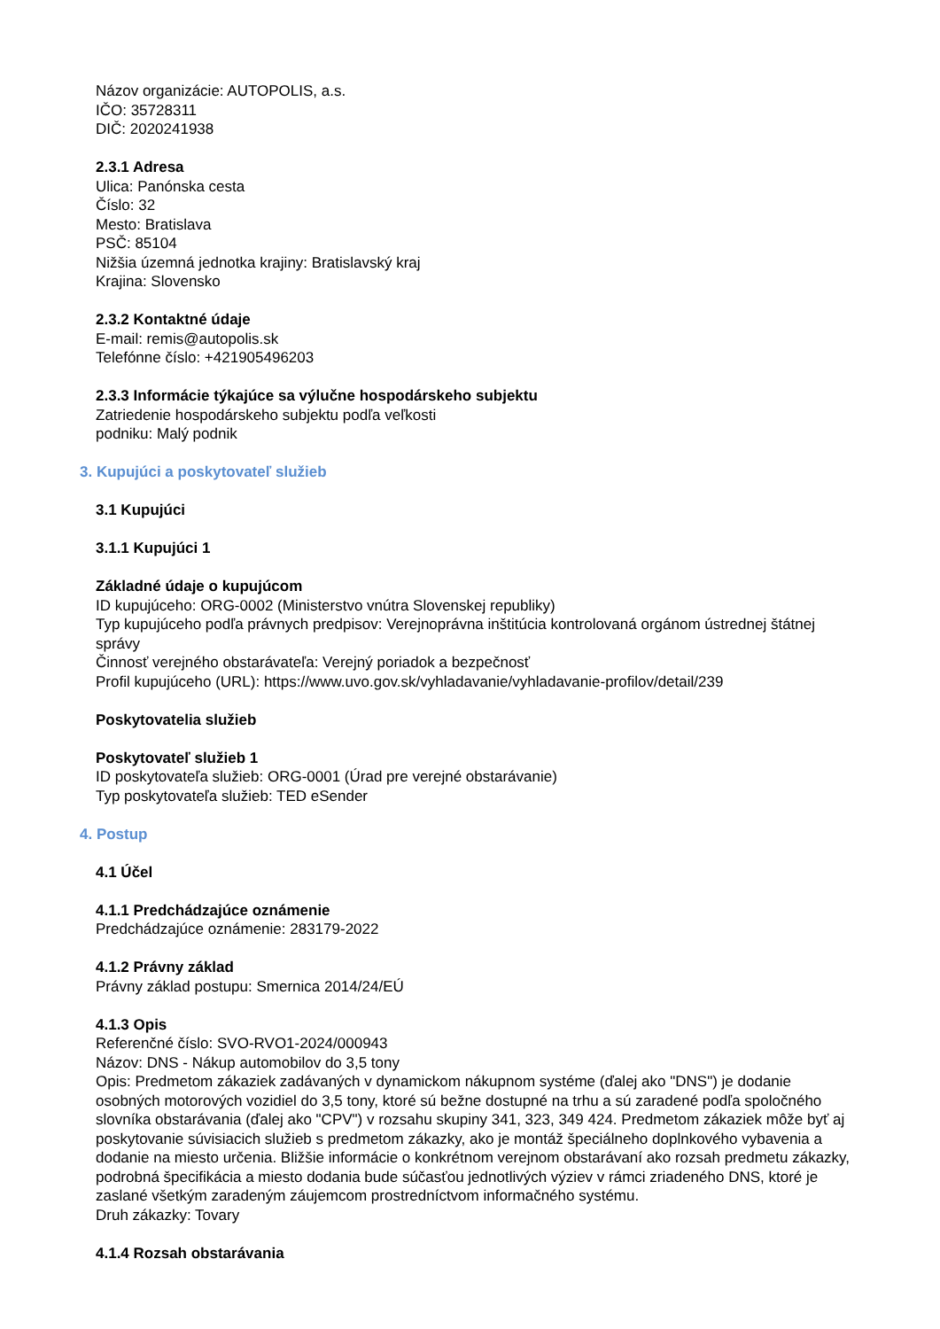Názov organizácie: AUTOPOLIS, a.s.
IČO: 35728311
DIČ: 2020241938
2.3.1 Adresa
Ulica: Panónska cesta
Číslo: 32
Mesto: Bratislava
PSČ: 85104
Nižšia územná jednotka krajiny: Bratislavský kraj
Krajina: Slovensko
2.3.2 Kontaktné údaje
E-mail: remis@autopolis.sk
Telefónne číslo: +421905496203
2.3.3 Informácie týkajúce sa výlučne hospodárskeho subjektu
Zatriedenie hospodárskeho subjektu podľa veľkosti
podniku: Malý podnik
3. Kupujúci a poskytovateľ služieb
3.1 Kupujúci
3.1.1 Kupujúci 1
Základné údaje o kupujúcom
ID kupujúceho: ORG-0002 (Ministerstvo vnútra Slovenskej republiky)
Typ kupujúceho podľa právnych predpisov: Verejnoprávna inštitúcia kontrolovaná orgánom ústrednej štátnej správy
Činnosť verejného obstarávateľa: Verejný poriadok a bezpečnosť
Profil kupujúceho (URL): https://www.uvo.gov.sk/vyhladavanie/vyhladavanie-profilov/detail/239
Poskytovatelia služieb
Poskytovateľ služieb 1
ID poskytovateľa služieb: ORG-0001 (Úrad pre verejné obstarávanie)
Typ poskytovateľa služieb: TED eSender
4. Postup
4.1 Účel
4.1.1 Predchádzajúce oznámenie
Predchádzajúce oznámenie: 283179-2022
4.1.2 Právny základ
Právny základ postupu: Smernica 2014/24/EÚ
4.1.3 Opis
Referenčné číslo: SVO-RVO1-2024/000943
Názov: DNS - Nákup automobilov do 3,5 tony
Opis: Predmetom zákaziek zadávaných v dynamickom nákupnom systéme (ďalej ako "DNS") je dodanie osobných motorových vozidiel do 3,5 tony, ktoré sú bežne dostupné na trhu a sú zaradené podľa spoločného slovníka obstarávania (ďalej ako "CPV") v rozsahu skupiny 341, 323, 349 424. Predmetom zákaziek môže byť aj poskytovanie súvisiacich služieb s predmetom zákazky, ako je montáž špeciálneho doplnkového vybavenia a dodanie na miesto určenia. Bližšie informácie o konkrétnom verejnom obstarávaní ako rozsah predmetu zákazky, podrobná špecifikácia a miesto dodania bude súčasťou jednotlivých výziev v rámci zriadeného DNS, ktoré je zaslané všetkým zaradeným záujemcom prostredníctvom informačného systému.
Druh zákazky: Tovary
4.1.4 Rozsah obstarávania